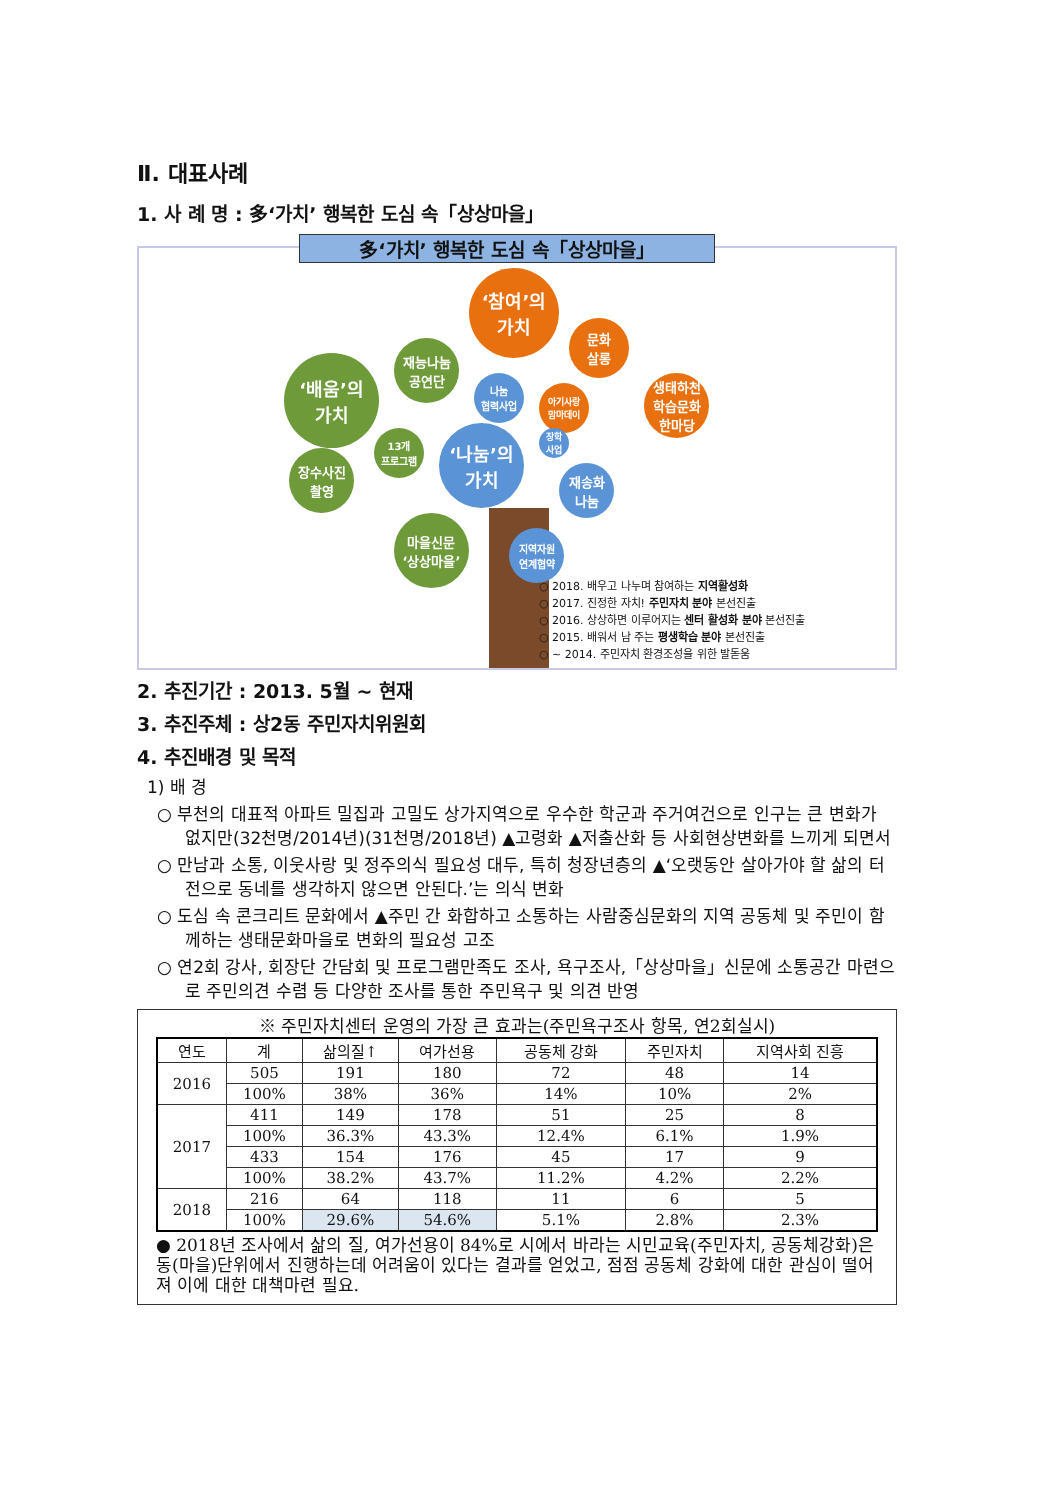Ⅱ. 대표사례
1. 사 례 명 : 多‘가치’ 행복한 도심 속「상상마을」
多‘가치’ 행복한 도심 속「상상마을」
‘참여’의
가치
‘배움’의
가치
‘나눔’의
가치
문화
살롱
재능나눔
공연단
나눔
협력사업
아기사랑
맘마데이
생태하천
학습문화
한마당
13개
프로그램
장수사진
촬영
장학
사업
재송화
나눔
마을신문
‘상상마을’
지역자원
연계협약
○ 2018. 배우고 나누며 참여하는 지역활성화
○ 2017. 진정한 자치! 주민자치 분야 본선진출
○ 2016. 상상하면 이루어지는 센터 활성화 분야 본선진출
○ 2015. 배워서 남 주는 평생학습 분야 본선진출
○ ~ 2014. 주민자치 환경조성을 위한 발돋움
2. 추진기간 : 2013. 5월 ~ 현재
3. 추진주체 : 상2동 주민자치위원회
4. 추진배경 및 목적
1) 배 경
○ 부천의 대표적 아파트 밀집과 고밀도 상가지역으로 우수한 학군과 주거여건으로 인구는 큰 변화가 없지만(32천명/2014년)(31천명/2018년) ▲고령화 ▲저출산화 등 사회현상변화를 느끼게 되면서
○ 만남과 소통, 이웃사랑 및 정주의식 필요성 대두, 특히 청장년층의 ▲‘오랫동안 살아가야 할 삶의 터전으로 동네를 생각하지 않으면 안된다.’는 의식 변화
○ 도심 속 콘크리트 문화에서 ▲주민 간 화합하고 소통하는 사람중심문화의 지역 공동체 및 주민이 함께하는 생태문화마을로 변화의 필요성 고조
○ 연2회 강사, 회장단 간담회 및 프로그램만족도 조사, 욕구조사,「상상마을」신문에 소통공간 마련으로 주민의견 수렴 등 다양한 조사를 통한 주민욕구 및 의견 반영
※ 주민자치센터 운영의 가장 큰 효과는(주민욕구조사 항목, 연2회실시)
| 연도 | 계 | 삶의질↑ | 여가선용 | 공동체 강화 | 주민자치 | 지역사회 진흥 |
| --- | --- | --- | --- | --- | --- | --- |
| 2016 | 505 | 191 | 180 | 72 | 48 | 14 |
| | 100% | 38% | 36% | 14% | 10% | 2% |
| 2017 | 411 | 149 | 178 | 51 | 25 | 8 |
| | 100% | 36.3% | 43.3% | 12.4% | 6.1% | 1.9% |
| | 433 | 154 | 176 | 45 | 17 | 9 |
| | 100% | 38.2% | 43.7% | 11.2% | 4.2% | 2.2% |
| 2018 | 216 | 64 | 118 | 11 | 6 | 5 |
| | 100% | 29.6% | 54.6% | 5.1% | 2.8% | 2.3% |
● 2018년 조사에서 삶의 질, 여가선용이 84%로 시에서 바라는 시민교육(주민자치, 공동체강화)은 동(마을)단위에서 진행하는데 어려움이 있다는 결과를 얻었고, 점점 공동체 강화에 대한 관심이 떨어져 이에 대한 대책마련 필요.